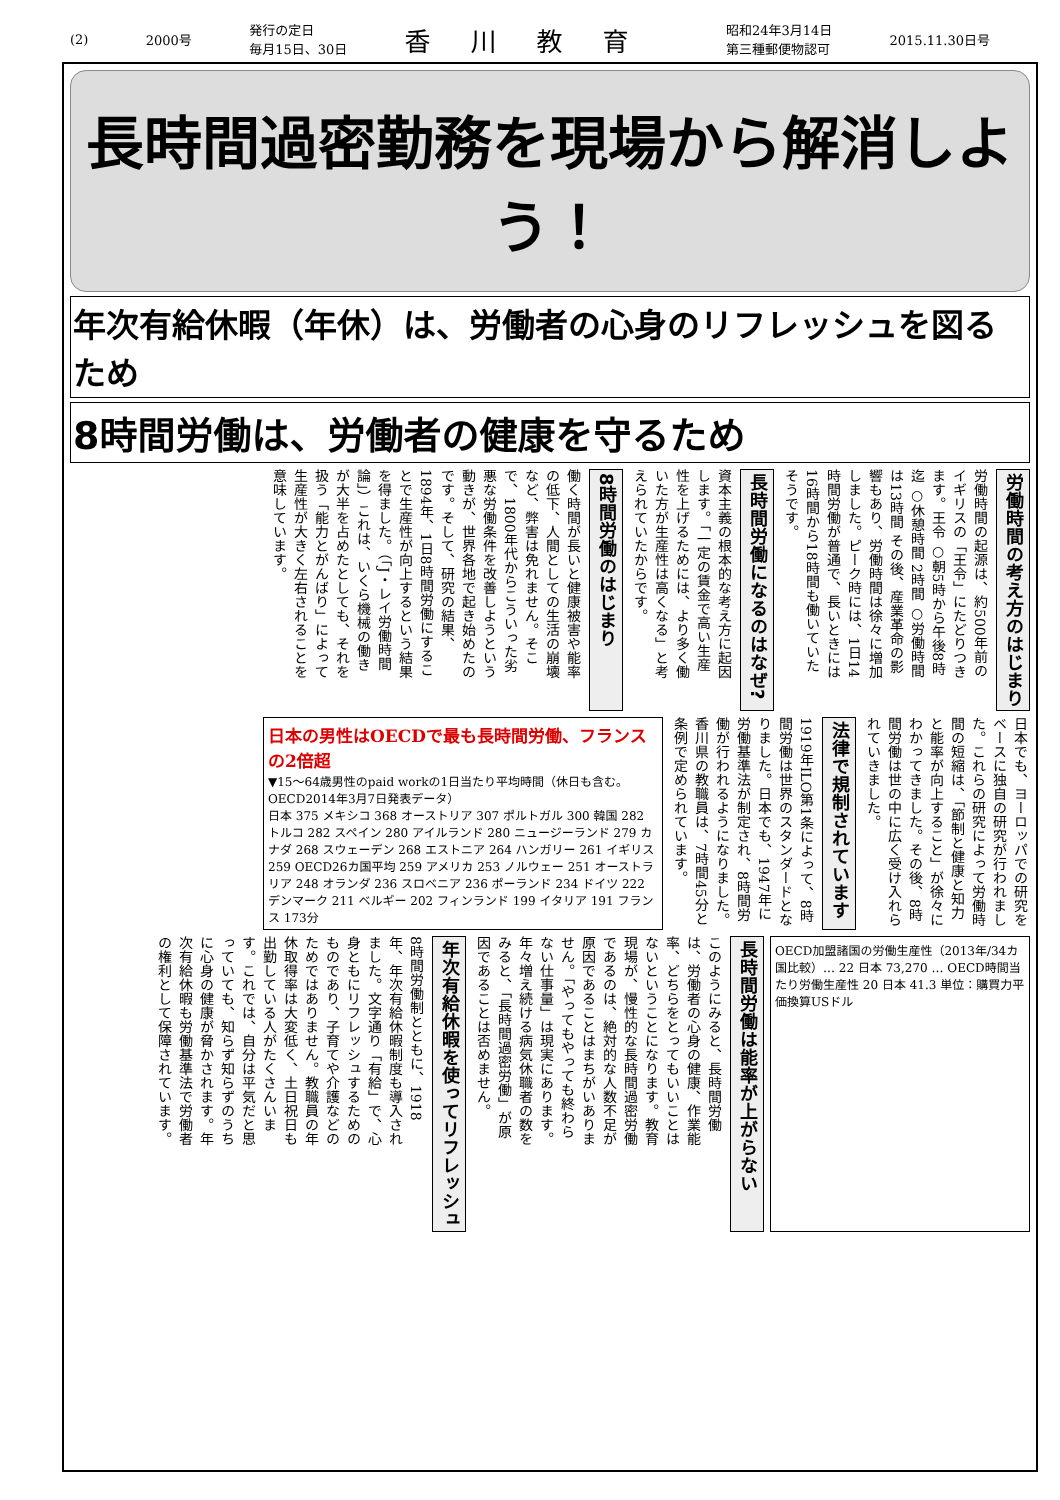(2) 2000号 発行の定日
毎月15日、30日 香川教育 昭和24年3月14日
第三種郵便物認可 2015.11.30日号
長時間過密勤務を現場から解消しよう！
年次有給休暇（年休）は、労働者の心身のリフレッシュを図るため
8時間労働は、労働者の健康を守るため
労働時間の考え方のはじまり
労働時間の起源は、約500年前のイギリスの「王令」にたどりつきます。王令 ○朝5時から午後8時迄 ○休憩時間 2時間 ○労働時間は13時間 その後、産業革命の影響もあり、労働時間は徐々に増加しました。ピーク時には、1日14時間労働が普通で、長いときには16時間から18時間も働いていたそうです。
長時間労働になるのはなぜ?
資本主義の根本的な考え方に起因します。「一定の賃金で高い生産性を上げるためには、より多く働いた方が生産性は高くなる」と考えられていたからです。
8時間労働のはじまり
働く時間が長いと健康被害や能率の低下、人間としての生活の崩壊など、弊害は免れません。そこで、1800年代からこういった劣悪な労働条件を改善しようという動きが、世界各地で起き始めたのです。そして、研究の結果、1894年、1日8時間労働にすることで生産性が向上するという結果を得ました。（「J・レイ労働時間論」）これは、いくら機械の働きが大半を占めたとしても、それを扱う「能力とがんばり」によって生産性が大きく左右されることを意味しています。
日本でも、ヨーロッパでの研究をベースに独自の研究が行われました。これらの研究によって労働時間の短縮は、「節制と健康と知力と能率が向上すること」が徐々にわかってきました。その後、8時間労働は世の中に広く受け入れられていきました。
法律で規制されています
1919年ILO第1条によって、8時間労働は世界のスタンダードとなりました。日本でも、1947年に労働基準法が制定され、8時間労働が行われるようになりました。香川県の教職員は、7時間45分と条例で定められています。
日本の男性はOECDで最も長時間労働、フランスの2倍超
▼15〜64歳男性のpaid workの1日当たり平均時間（休日も含む。OECD2014年3月7日発表データ）
日本 375 メキシコ 368 オーストリア 307 ポルトガル 300 韓国 282 トルコ 282 スペイン 280 アイルランド 280 ニュージーランド 279 カナダ 268 スウェーデン 268 エストニア 264 ハンガリー 261 イギリス 259 OECD26カ国平均 259 アメリカ 253 ノルウェー 251 オーストラリア 248 オランダ 236 スロベニア 236 ポーランド 234 ドイツ 222 デンマーク 211 ベルギー 202 フィンランド 199 イタリア 191 フランス 173分
OECD加盟諸国の労働生産性（2013年/34カ国比較）… 22 日本 73,270 … OECD時間当たり労働生産性 20 日本 41.3 単位：購買力平価換算USドル
長時間労働は能率が上がらない
このようにみると、長時間労働は、労働者の心身の健康、作業能率、どちらをとってもいいことはないということになります。教育現場が、慢性的な長時間過密労働であるのは、絶対的な人数不足が原因であることはまちがいありません。「やってもやっても終わらない仕事量」は現実にあります。年々増え続ける病気休職者の数をみると、「長時間過密労働」が原因であることは否めません。
年次有給休暇を使ってリフレッシュ
8時間労働制とともに、1918年、年次有給休暇制度も導入されました。文字通り「有給」で、心身ともにリフレッシュするためのものであり、子育てや介護などのためではありません。教職員の年休取得率は大変低く、土日祝日も出勤している人がたくさんいます。これでは、自分は平気だと思っていても、知らず知らずのうちに心身の健康が脅かされます。年次有給休暇も労働基準法で労働者の権利として保障されています。